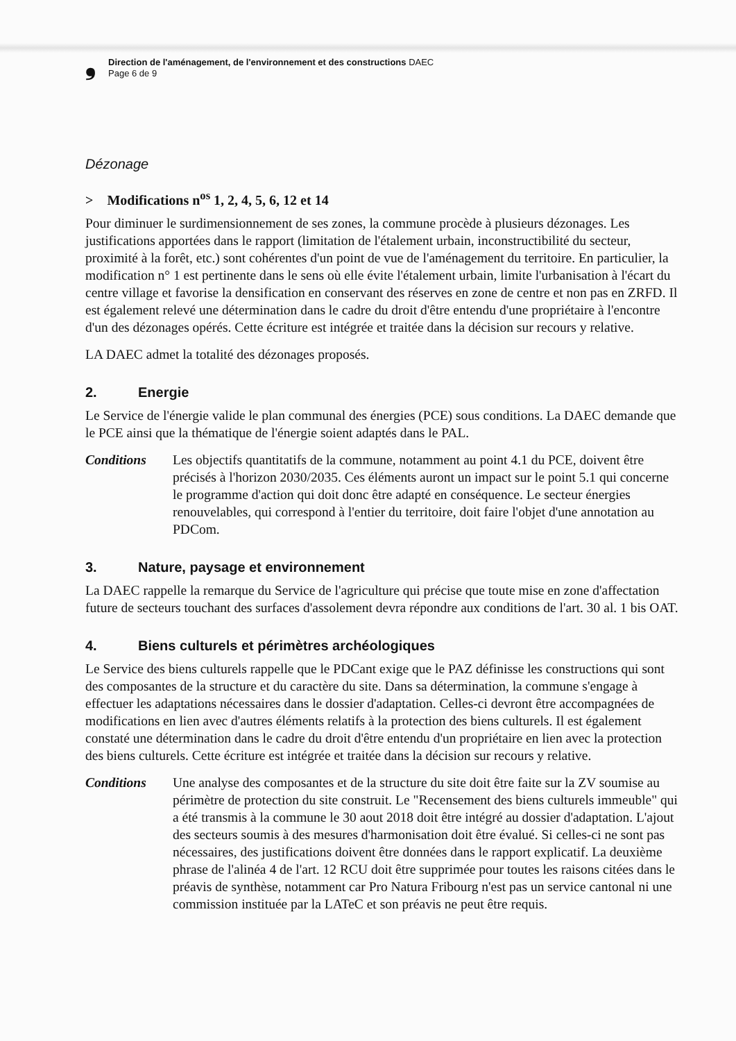❟ Direction de l'aménagement, de l'environnement et des constructions DAEC
Page 6 de 9
Dézonage
> Modifications n<sup>os</sup> 1, 2, 4, 5, 6, 12 et 14
Pour diminuer le surdimensionnement de ses zones, la commune procède à plusieurs dézonages. Les justifications apportées dans le rapport (limitation de l'étalement urbain, inconstructibilité du secteur, proximité à la forêt, etc.) sont cohérentes d'un point de vue de l'aménagement du territoire. En particulier, la modification n° 1 est pertinente dans le sens où elle évite l'étalement urbain, limite l'urbanisation à l'écart du centre village et favorise la densification en conservant des réserves en zone de centre et non pas en ZRFD. Il est également relevé une détermination dans le cadre du droit d'être entendu d'une propriétaire à l'encontre d'un des dézonages opérés. Cette écriture est intégrée et traitée dans la décision sur recours y relative.
LA DAEC admet la totalité des dézonages proposés.
2. Energie
Le Service de l'énergie valide le plan communal des énergies (PCE) sous conditions. La DAEC demande que le PCE ainsi que la thématique de l'énergie soient adaptés dans le PAL.
Conditions Les objectifs quantitatifs de la commune, notamment au point 4.1 du PCE, doivent être précisés à l'horizon 2030/2035. Ces éléments auront un impact sur le point 5.1 qui concerne le programme d'action qui doit donc être adapté en conséquence. Le secteur énergies renouvelables, qui correspond à l'entier du territoire, doit faire l'objet d'une annotation au PDCom.
3. Nature, paysage et environnement
La DAEC rappelle la remarque du Service de l'agriculture qui précise que toute mise en zone d'affectation future de secteurs touchant des surfaces d'assolement devra répondre aux conditions de l'art. 30 al. 1 bis OAT.
4. Biens culturels et périmètres archéologiques
Le Service des biens culturels rappelle que le PDCant exige que le PAZ définisse les constructions qui sont des composantes de la structure et du caractère du site. Dans sa détermination, la commune s'engage à effectuer les adaptations nécessaires dans le dossier d'adaptation. Celles-ci devront être accompagnées de modifications en lien avec d'autres éléments relatifs à la protection des biens culturels. Il est également constaté une détermination dans le cadre du droit d'être entendu d'un propriétaire en lien avec la protection des biens culturels. Cette écriture est intégrée et traitée dans la décision sur recours y relative.
Conditions Une analyse des composantes et de la structure du site doit être faite sur la ZV soumise au périmètre de protection du site construit. Le "Recensement des biens culturels immeuble" qui a été transmis à la commune le 30 aout 2018 doit être intégré au dossier d'adaptation. L'ajout des secteurs soumis à des mesures d'harmonisation doit être évalué. Si celles-ci ne sont pas nécessaires, des justifications doivent être données dans le rapport explicatif. La deuxième phrase de l'alinéa 4 de l'art. 12 RCU doit être supprimée pour toutes les raisons citées dans le préavis de synthèse, notamment car Pro Natura Fribourg n'est pas un service cantonal ni une commission instituée par la LATeC et son préavis ne peut être requis.